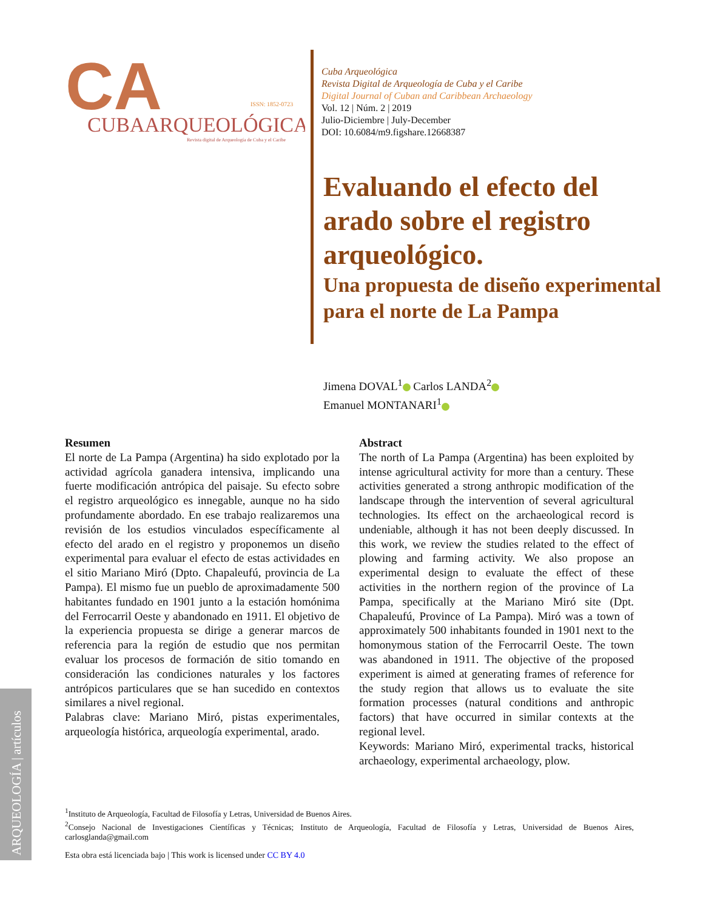CA
CUBAARQUEOLÓGICA
ISSN: 1852-0723
Revista digital de Arqueología de Cuba y el Caribe
Cuba Arqueológica
Revista Digital de Arqueología de Cuba y el Caribe
Digital Journal of Cuban and Caribbean Archaeology
Vol. 12 | Núm. 2 | 2019
Julio-Diciembre | July-December
DOI: 10.6084/m9.figshare.12668387
Evaluando el efecto del arado sobre el registro arqueológico.
Una propuesta de diseño experimental para el norte de La Pampa
Jimena DOVAL<sup>1</sup> Carlos LANDA<sup>2</sup>
Emanuel MONTANARI<sup>1</sup>
Resumen
El norte de La Pampa (Argentina) ha sido explotado por la actividad agrícola ganadera intensiva, implicando una fuerte modificación antrópica del paisaje. Su efecto sobre el registro arqueológico es innegable, aunque no ha sido profundamente abordado. En ese trabajo realizaremos una revisión de los estudios vinculados específicamente al efecto del arado en el registro y proponemos un diseño experimental para evaluar el efecto de estas actividades en el sitio Mariano Miró (Dpto. Chapaleufú, provincia de La Pampa). El mismo fue un pueblo de aproximadamente 500 habitantes fundado en 1901 junto a la estación homónima del Ferrocarril Oeste y abandonado en 1911. El objetivo de la experiencia propuesta se dirige a generar marcos de referencia para la región de estudio que nos permitan evaluar los procesos de formación de sitio tomando en consideración las condiciones naturales y los factores antrópicos particulares que se han sucedido en contextos similares a nivel regional.
Palabras clave: Mariano Miró, pistas experimentales, arqueología histórica, arqueología experimental, arado.
Abstract
The north of La Pampa (Argentina) has been exploited by intense agricultural activity for more than a century. These activities generated a strong anthropic modification of the landscape through the intervention of several agricultural technologies. Its effect on the archaeological record is undeniable, although it has not been deeply discussed. In this work, we review the studies related to the effect of plowing and farming activity. We also propose an experimental design to evaluate the effect of these activities in the northern region of the province of La Pampa, specifically at the Mariano Miró site (Dpt. Chapaleufú, Province of La Pampa). Miró was a town of approximately 500 inhabitants founded in 1901 next to the homonymous station of the Ferrocarril Oeste. The town was abandoned in 1911. The objective of the proposed experiment is aimed at generating frames of reference for the study region that allows us to evaluate the site formation processes (natural conditions and anthropic factors) that have occurred in similar contexts at the regional level.
Keywords: Mariano Miró, experimental tracks, historical archaeology, experimental archaeology, plow.
<sup>1</sup> Instituto de Arqueología, Facultad de Filosofía y Letras, Universidad de Buenos Aires.
<sup>2</sup> Consejo Nacional de Investigaciones Científicas y Técnicas; Instituto de Arqueología, Facultad de Filosofía y Letras, Universidad de Buenos Aires, carlosglanda@gmail.com
ARQUEOLOGÍA | artículos
Esta obra está licenciada bajo | This work is licensed under CC BY 4.0